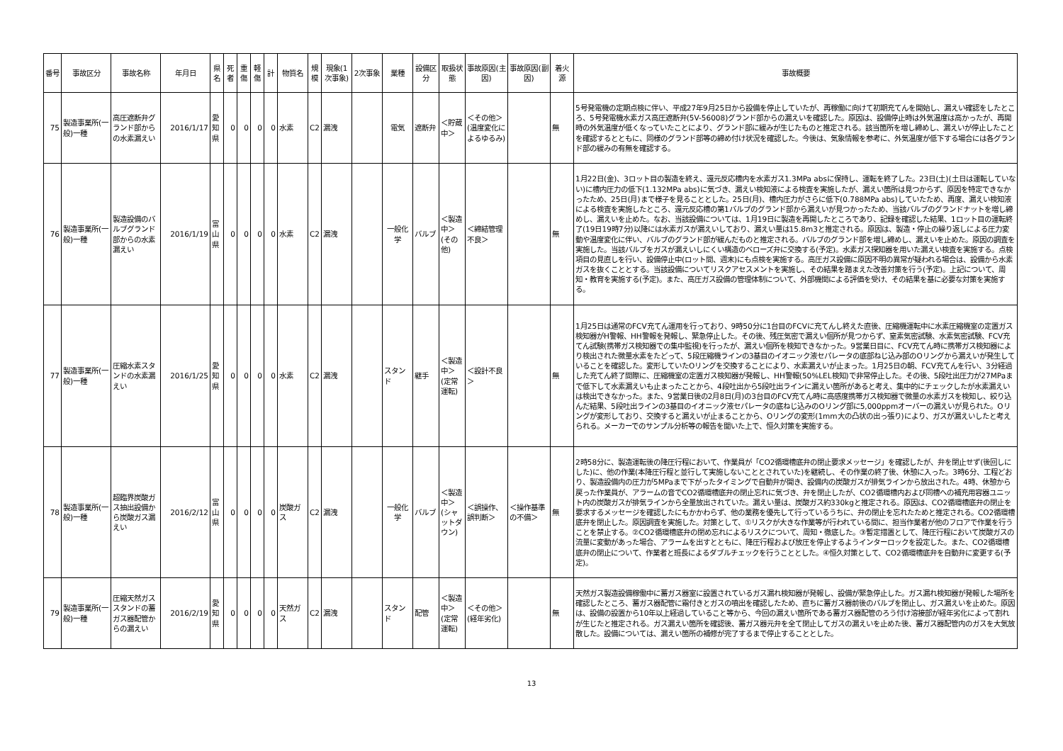| 番号 | 事故区分 | 事故名称 | 年月日 | 県名 | 死者 | 重傷 | 軽傷 | 計 | 物質名 | 規模 | 現象(1次事象) | 2次事象 | 業種 | 設備区分 | 取扱状態 | 事故原因(主因) | 事故原因(副因) | 着火源 | 事故概要 |
| --- | --- | --- | --- | --- | --- | --- | --- | --- | --- | --- | --- | --- | --- | --- | --- | --- | --- | --- | --- |
| 75 | 製造事業所(一般)一種 | 高圧遮断弁グランド部からの水素漏えい | 2016/1/17 | 愛知県 | 0 | 0 | 0 | 0 | 水素 | C2 | 漏洩 | | 電気 | 遮断弁 | ＜貯蔵中＞ | ＜その他＞(温度変化によるゆるみ) | | 無 | 5号発電機の定期点検に伴い、平成27年9月25日から設備を停止していたが、再稼働に向けて初期充てんを開始し、漏えい確認をしたところ、5号発電機水素ガス高圧遮断弁(5V-56008)グランド部からの漏えいを確認した。原因は、設備停止時は外気温度は高かったが、再開時の外気温度が低くなっていたことにより、グランド部に緩みが生じたものと推定される。該当箇所を増し締めし、漏えいが停止したことを確認するとともに、同様のグランド部等の締め付け状況を確認した。今後は、気象情報を参考に、外気温度が低下する場合には各グランド部の緩みの有無を確認する。 |
| 76 | 製造事業所(一般)一種 | 製造設備のバルブグランド部からの水素漏えい | 2016/1/19 | 富山県 | 0 | 0 | 0 | 0 | 水素 | C2 | 漏洩 | | 一般化学 | バルブ | ＜製造中＞(その他) | ＜締結管理不良＞ | | 無 | 1月22日(金)、3ロット目の製造を終え、還元反応槽内を水素ガス1.3MPa absに保持し、運転を終了した。23日(土)(土日は運転していない)に槽内圧力の低下(1.132MPa abs)に気づき、漏えい検知液による検査を実施したが、漏えい箇所は見つからず、原因を特定できなかったため、25日(月)まで様子を見ることとした。25日(月)、槽内圧力がさらに低下(0.788MPa abs)していたため、再度、漏えい検知液による検査を実施したところ、還元反応槽の第1バルブのグランド部から漏えいが見つかったため、当該バルブのグランドナットを増し締めし、漏えいを止めた。なお、当該設備については、1月19日に製造を再開したところであり、記録を確認した結果、1ロット目の運転終了(19日19時7分)以降には水素ガスが漏えいしており、漏えい量は15.8m3と推定される。原因は、製造・停止の繰り返しによる圧力変動や温度変化に伴い、バルブのグランド部が緩んだものと推定される。バルブのグランド部を増し締めし、漏えいを止めた。原因の調査を実施した。当該バルブをガスが漏えいしにくい構造のベローズ弁に交換する(予定)。水素ガス探知器を用いた漏えい検査を実施する。点検項目の見直しを行い、設備停止中(ロット間、週末)にも点検を実施する。高圧ガス設備に原因不明の異常が疑われる場合は、設備から水素ガスを抜くこととする。当該設備についてリスクアセスメントを実施し、その結果を踏まえた改善対策を行う(予定)。上記について、周知・教育を実施する(予定)。また、高圧ガス設備の管理体制について、外部機関による評価を受け、その結果を基に必要な対策を実施する。 |
| 77 | 製造事業所(一般)一種 | 圧縮水素スタンドの水素漏えい | 2016/1/25 | 愛知県 | 0 | 0 | 0 | 0 | 水素 | C2 | 漏洩 | | スタンド | 継手 | ＜製造中＞(定常運転) | ＜設計不良＞ | | 無 | 1月25日は通常のFCV充てん運用を行っており、9時50分に1台目のFCVに充てんし終えた直後、圧縮機運転中に水素圧縮機室の定置ガス検知器がH警報、HH警報を発報し、緊急停止した。その後、残圧気密で漏えい個所が見つからず、窒素気密試験、水素気密試験、FCV充てん試験(携帯ガス検知器での集中監視)を行ったが、漏えい個所を検知できなかった。9営業日目に、FCV充てん時に携帯ガス検知器により検出された微量水素をたどって、5段圧縮機ラインの3基目のイオニック液セパレータの底部ねじ込み部のOリングから漏えいが発生していることを確認した。変形していたOリングを交換することにより、水素漏えいが止まった。1月25日の朝、FCV充てんを行い、3分経過した充てん終了間際に、圧縮機室の定置ガス検知器が発報し、HH警報(50%LEL検知)で非常停止した。その後、5段吐出圧力が27MPaまで低下して水素漏えいも止まったことから、4段吐出から5段吐出ラインに漏えい箇所があると考え、集中的にチェックしたが水素漏えいは検出できなかった。また、9営業日後の2月8日(月)の3台目のFCV充てん時に高感度携帯ガス検知器で微量の水素ガスを検知し、絞り込んだ結果、5段吐出ラインの3基目のイオニック液セパレータの底ねじ込みのOリング部に5,000ppmオーバーの漏えいが見られた。Oリングが変形しており、交換すると漏えいが止まることから、Oリングの変形(1mm大の凸状の出っ張り)により、ガスが漏えいしたと考えられる。メーカーでのサンプル分析等の報告を聞いた上で、恒久対策を実施する。 |
| 78 | 製造事業所(一般)一種 | 超臨界炭酸ガス抽出設備から炭酸ガス漏えい | 2016/2/12 | 富山県 | 0 | 0 | 0 | 0 | 炭酸ガス | C2 | 漏洩 | | 一般化学 | バルブ | ＜製造中＞(シャットダウン) | ＜誤操作、誤判断＞ | ＜操作基準の不備＞ | 無 | 2時58分に、製造運転後の降圧行程において、作業員が「CO2循環槽底弁の閉止要求メッセージ」を確認したが、弁を閉止せず(後回しにした)に、他の作業(本降圧行程と並行して実施しないこととされていた)を継続し、その作業の終了後、休憩に入った。3時6分、工程どおり、製造設備内の圧力が5MPaまで下がったタイミングで自動弁が開き、設備内の炭酸ガスが排気ラインから放出された。4時、休憩から戻った作業員が、アラームの音でCO2循環槽底弁の閉止忘れに気づき、弁を閉止したが、CO2循環槽内および同槽への補充用容器ユニット内の炭酸ガスが排気ラインから全量放出されていた。漏えい量は、炭酸ガス約330kgと推定される。原因は、CO2循環槽底弁の閉止を要求するメッセージを確認したにもかかわらず、他の業務を優先して行っているうちに、弁の閉止を忘れたためと推定される。CO2循環槽底弁を閉止した。原因調査を実施した。対策として、①リスクが大きな作業等が行われている間に、担当作業者が他のフロアで作業を行うことを禁止する。②CO2循環槽底弁の閉め忘れによるリスクについて、周知・徹底した。③暫定措置として、降圧行程において炭酸ガスの流量に変動があった場合、アラームを出すとともに、降圧行程および放圧を停止するようインターロックを設定した。また、CO2循環槽底弁の閉止について、作業者と班長によるダブルチェックを行うこととした。④恒久対策として、CO2循環槽底弁を自動弁に変更する(予定)。 |
| 79 | 製造事業所(一般)一種 | 圧縮天然ガススタンドの蓄ガス器配管からの漏えい | 2016/2/19 | 愛知県 | 0 | 0 | 0 | 0 | 天然ガス | C2 | 漏洩 | | スタンド | 配管 | ＜製造中＞(定常運転) | ＜その他＞(経年劣化) | | 無 | 天然ガス製造設備稼働中に蓄ガス器室に設置されているガス漏れ検知器が発報し、設備が緊急停止した。ガス漏れ検知器が発報した場所を確認したところ、蓄ガス器配管に霜付きとガスの噴出を確認したため、直ちに蓄ガス器前後のバルブを閉止し、ガス漏えいを止めた。原因は、設備の設置から10年以上経過していること等から、今回の漏えい箇所である蓄ガス器配管のろう付け溶接部が経年劣化によって割れが生じたと推定される。ガス漏えい箇所を確認後、蓄ガス器元弁を全て閉止してガスの漏えいを止めた後、蓄ガス器配管内のガスを大気放散した。設備については、漏えい箇所の補修が完了するまで停止することとした。 |
13